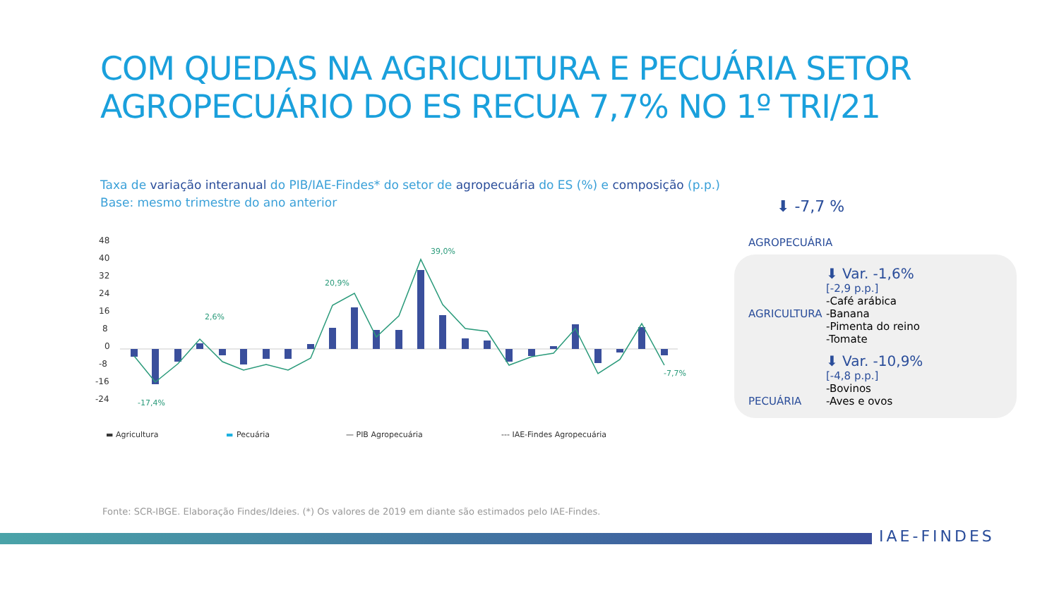COM QUEDAS NA AGRICULTURA E PECUÁRIA SETOR
AGROPECUÁRIO DO ES RECUA 7,7% NO 1º TRI/21
Taxa de variação interanual do PIB/IAE-Findes* do setor de agropecuária do ES (%) e composição (p.p.)
Base: mesmo trimestre do ano anterior
48
40
32
24
16
8
0
-8
-16
-24
39,0%
20,9%
2,6%
-17,4%
-7,7%
▬ Agricultura
▬
Pecuária
— PIB Agropecuária
--- IAE-Findes Agropecuária
⬇ -7,7 %
AGROPECUÁRIA
AGRICULTURA
⬇ Var. -1,6%
[-2,9 p.p.]
-Café arábica
-Banana
-Pimenta do reino
-Tomate
PECUÁRIA
⬇ Var. -10,9%
[-4,8 p.p.]
-Bovinos
-Aves e ovos
Fonte: SCR-IBGE. Elaboração Findes/Ideies. (*) Os valores de 2019 em diante são estimados pelo IAE-Findes.
IAE-FINDES